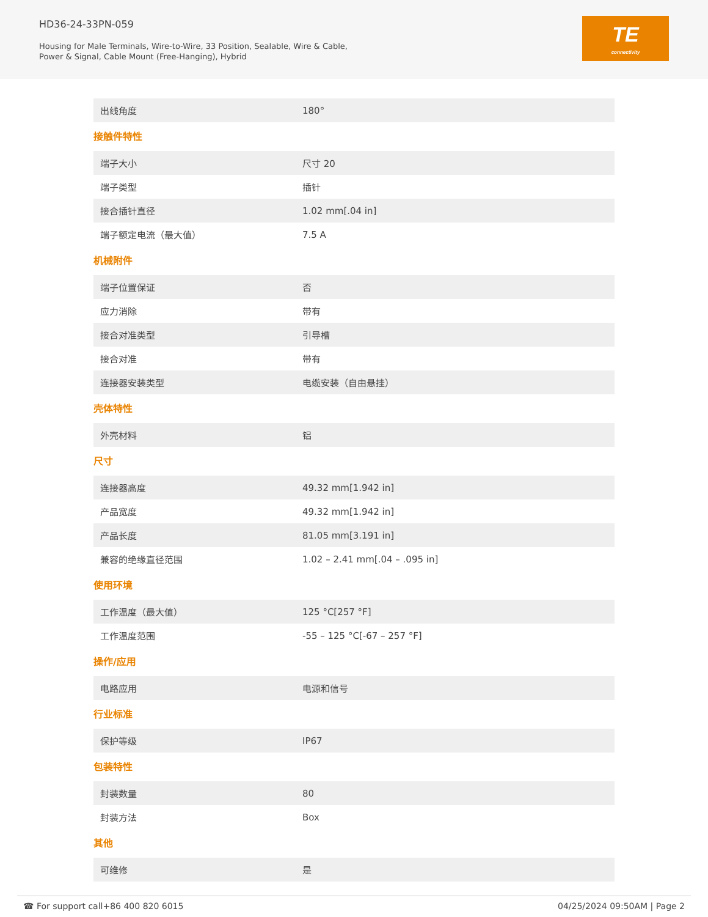HD36-24-33PN-059
Housing for Male Terminals, Wire-to-Wire, 33 Position, Sealable, Wire & Cable, Power & Signal, Cable Mount (Free-Hanging), Hybrid
TE
connectivity
| 出线角度 | 180° |
接触件特性
| 端子大小 | 尺寸 20 |
| 端子类型 | 插针 |
| 接合插针直径 | 1.02 mm[.04 in] |
| 端子额定电流（最大值） | 7.5 A |
机械附件
| 端子位置保证 | 否 |
| 应力消除 | 带有 |
| 接合对准类型 | 引导槽 |
| 接合对准 | 带有 |
| 连接器安装类型 | 电缆安装（自由悬挂） |
壳体特性
| 外壳材料 | 铝 |
尺寸
| 连接器高度 | 49.32 mm[1.942 in] |
| 产品宽度 | 49.32 mm[1.942 in] |
| 产品长度 | 81.05 mm[3.191 in] |
| 兼容的绝缘直径范围 | 1.02 – 2.41 mm[.04 – .095 in] |
使用环境
| 工作温度（最大值） | 125 °C[257 °F] |
| 工作温度范围 | -55 – 125 °C[-67 – 257 °F] |
操作/应用
| 电路应用 | 电源和信号 |
行业标准
| 保护等级 | IP67 |
包装特性
| 封装数量 | 80 |
| 封装方法 | Box |
其他
| 可维修 | 是 |
☎ For support call+86 400 820 6015 04/25/2024 09:50AM | Page 2